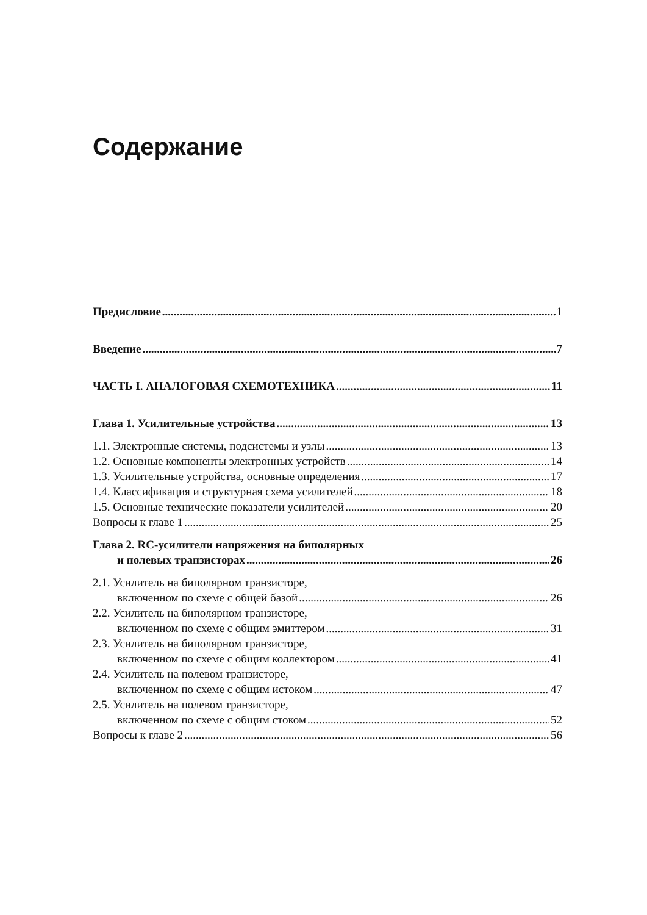Содержание
Предисловие 1
Введение 7
ЧАСТЬ I. АНАЛОГОВАЯ СХЕМОТЕХНИКА 11
Глава 1. Усилительные устройства 13
1.1. Электронные системы, подсистемы и узлы 13
1.2. Основные компоненты электронных устройств 14
1.3. Усилительные устройства, основные определения 17
1.4. Классификация и структурная схема усилителей 18
1.5. Основные технические показатели усилителей 20
Вопросы к главе 1 25
Глава 2. RC-усилители напряжения на биполярных
и полевых транзисторах 26
2.1. Усилитель на биполярном транзисторе,
включенном по схеме с общей базой 26
2.2. Усилитель на биполярном транзисторе,
включенном по схеме с общим эмиттером 31
2.3. Усилитель на биполярном транзисторе,
включенном по схеме с общим коллектором 41
2.4. Усилитель на полевом транзисторе,
включенном по схеме с общим истоком 47
2.5. Усилитель на полевом транзисторе,
включенном по схеме с общим стоком 52
Вопросы к главе 2 56